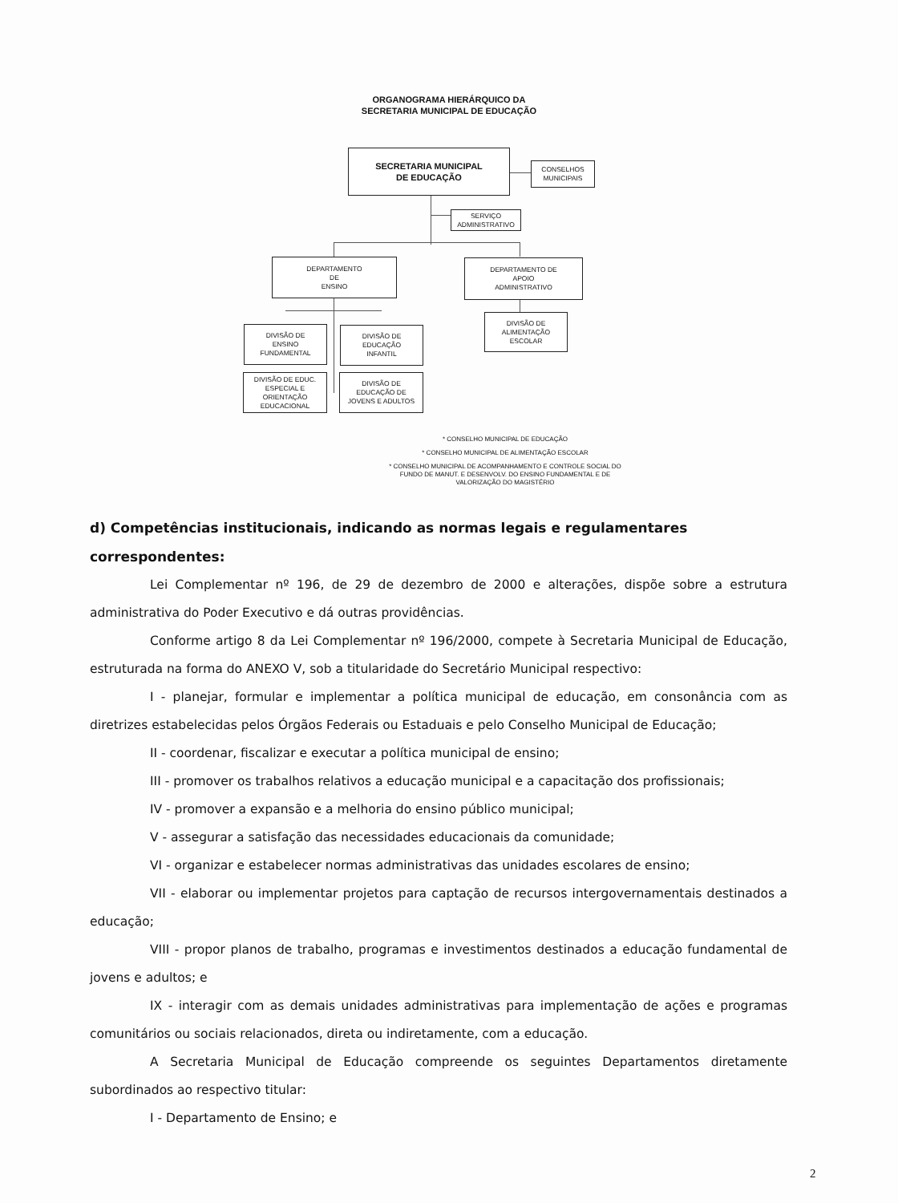ORGANOGRAMA HIERÁRQUICO DA
SECRETARIA MUNICIPAL DE EDUCAÇÃO
SECRETARIA MUNICIPAL
DE EDUCAÇÃO
CONSELHOS
MUNICIPAIS
SERVIÇO
ADMINISTRATIVO
DEPARTAMENTO
DE
ENSINO
DEPARTAMENTO DE
APOIO
ADMINISTRATIVO
DIVISÃO DE
ENSINO
FUNDAMENTAL
DIVISÃO DE
EDUCAÇÃO
INFANTIL
DIVISÃO DE
ALIMENTAÇÃO
ESCOLAR
DIVISÃO DE EDUC.
ESPECIAL E
ORIENTAÇÃO
EDUCACIONAL
DIVISÃO DE
EDUCAÇÃO DE
JOVENS E ADULTOS
* CONSELHO MUNICIPAL DE EDUCAÇÃO
* CONSELHO MUNICIPAL DE ALIMENTAÇÃO ESCOLAR
* CONSELHO MUNICIPAL DE ACOMPANHAMENTO E CONTROLE SOCIAL DO FUNDO DE MANUT. E DESENVOLV. DO ENSINO FUNDAMENTAL E DE VALORIZAÇÃO DO MAGISTÉRIO
d) Competências institucionais, indicando as normas legais e regulamentares correspondentes:
Lei Complementar nº 196, de 29 de dezembro de 2000 e alterações, dispõe sobre a estrutura administrativa do Poder Executivo e dá outras providências.
Conforme artigo 8 da Lei Complementar nº 196/2000, compete à Secretaria Municipal de Educação, estruturada na forma do ANEXO V, sob a titularidade do Secretário Municipal respectivo:
I - planejar, formular e implementar a política municipal de educação, em consonância com as diretrizes estabelecidas pelos Órgãos Federais ou Estaduais e pelo Conselho Municipal de Educação;
II - coordenar, fiscalizar e executar a política municipal de ensino;
III - promover os trabalhos relativos a educação municipal e a capacitação dos profissionais;
IV - promover a expansão e a melhoria do ensino público municipal;
V - assegurar a satisfação das necessidades educacionais da comunidade;
VI - organizar e estabelecer normas administrativas das unidades escolares de ensino;
VII - elaborar ou implementar projetos para captação de recursos intergovernamentais destinados a educação;
VIII - propor planos de trabalho, programas e investimentos destinados a educação fundamental de jovens e adultos; e
IX - interagir com as demais unidades administrativas para implementação de ações e programas comunitários ou sociais relacionados, direta ou indiretamente, com a educação.
A Secretaria Municipal de Educação compreende os seguintes Departamentos diretamente subordinados ao respectivo titular:
I - Departamento de Ensino; e
2